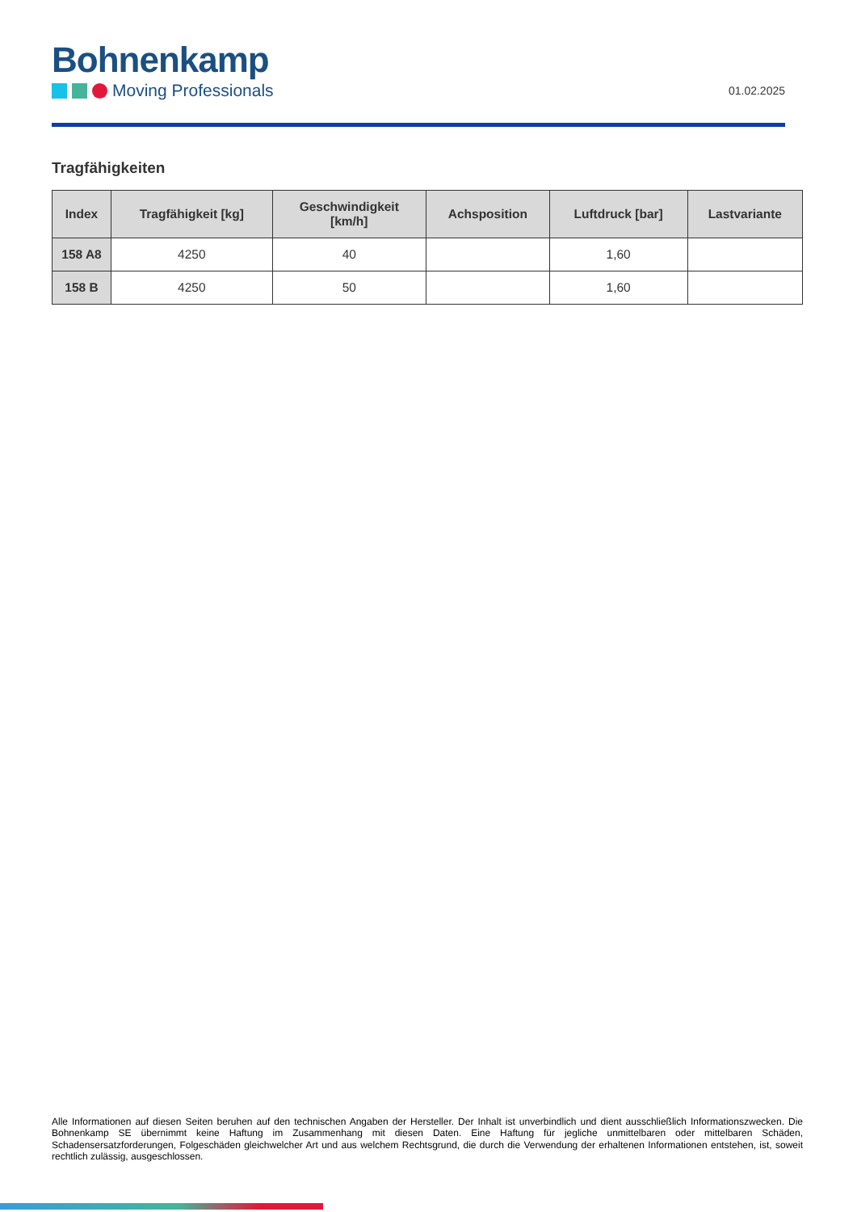Bohnenkamp
Moving Professionals
01.02.2025
Tragfähigkeiten
| Index | Tragfähigkeit [kg] | Geschwindigkeit [km/h] | Achsposition | Luftdruck [bar] | Lastvariante |
| --- | --- | --- | --- | --- | --- |
| 158 A8 | 4250 | 40 | | 1,60 | |
| 158 B | 4250 | 50 | | 1,60 | |
Alle Informationen auf diesen Seiten beruhen auf den technischen Angaben der Hersteller. Der Inhalt ist unverbindlich und dient ausschließlich Informationszwecken. Die Bohnenkamp SE übernimmt keine Haftung im Zusammenhang mit diesen Daten. Eine Haftung für jegliche unmittelbaren oder mittelbaren Schäden, Schadensersatzforderungen, Folgeschäden gleichwelcher Art und aus welchem Rechtsgrund, die durch die Verwendung der erhaltenen Informationen entstehen, ist, soweit rechtlich zulässig, ausgeschlossen.